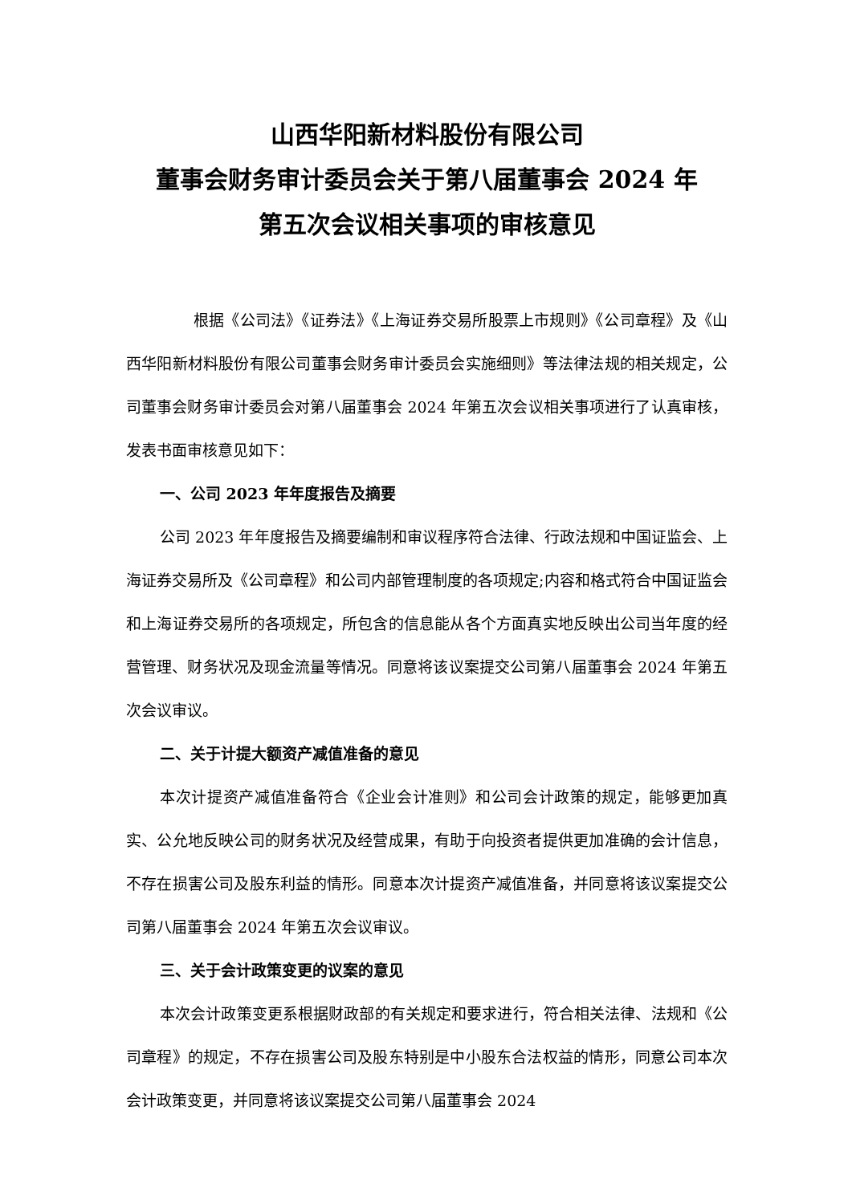山西华阳新材料股份有限公司
董事会财务审计委员会关于第八届董事会 2024 年
第五次会议相关事项的审核意见
根据《公司法》《证券法》《上海证券交易所股票上市规则》《公司章程》及《山西华阳新材料股份有限公司董事会财务审计委员会实施细则》等法律法规的相关规定，公司董事会财务审计委员会对第八届董事会 2024 年第五次会议相关事项进行了认真审核，发表书面审核意见如下：
一、公司 2023 年年度报告及摘要
公司 2023 年年度报告及摘要编制和审议程序符合法律、行政法规和中国证监会、上海证券交易所及《公司章程》和公司内部管理制度的各项规定;内容和格式符合中国证监会和上海证券交易所的各项规定，所包含的信息能从各个方面真实地反映出公司当年度的经营管理、财务状况及现金流量等情况。同意将该议案提交公司第八届董事会 2024 年第五次会议审议。
二、关于计提大额资产减值准备的意见
本次计提资产减值准备符合《企业会计准则》和公司会计政策的规定，能够更加真实、公允地反映公司的财务状况及经营成果，有助于向投资者提供更加准确的会计信息，不存在损害公司及股东利益的情形。同意本次计提资产减值准备，并同意将该议案提交公司第八届董事会 2024 年第五次会议审议。
三、关于会计政策变更的议案的意见
本次会计政策变更系根据财政部的有关规定和要求进行，符合相关法律、法规和《公司章程》的规定，不存在损害公司及股东特别是中小股东合法权益的情形，同意公司本次会计政策变更，并同意将该议案提交公司第八届董事会 2024